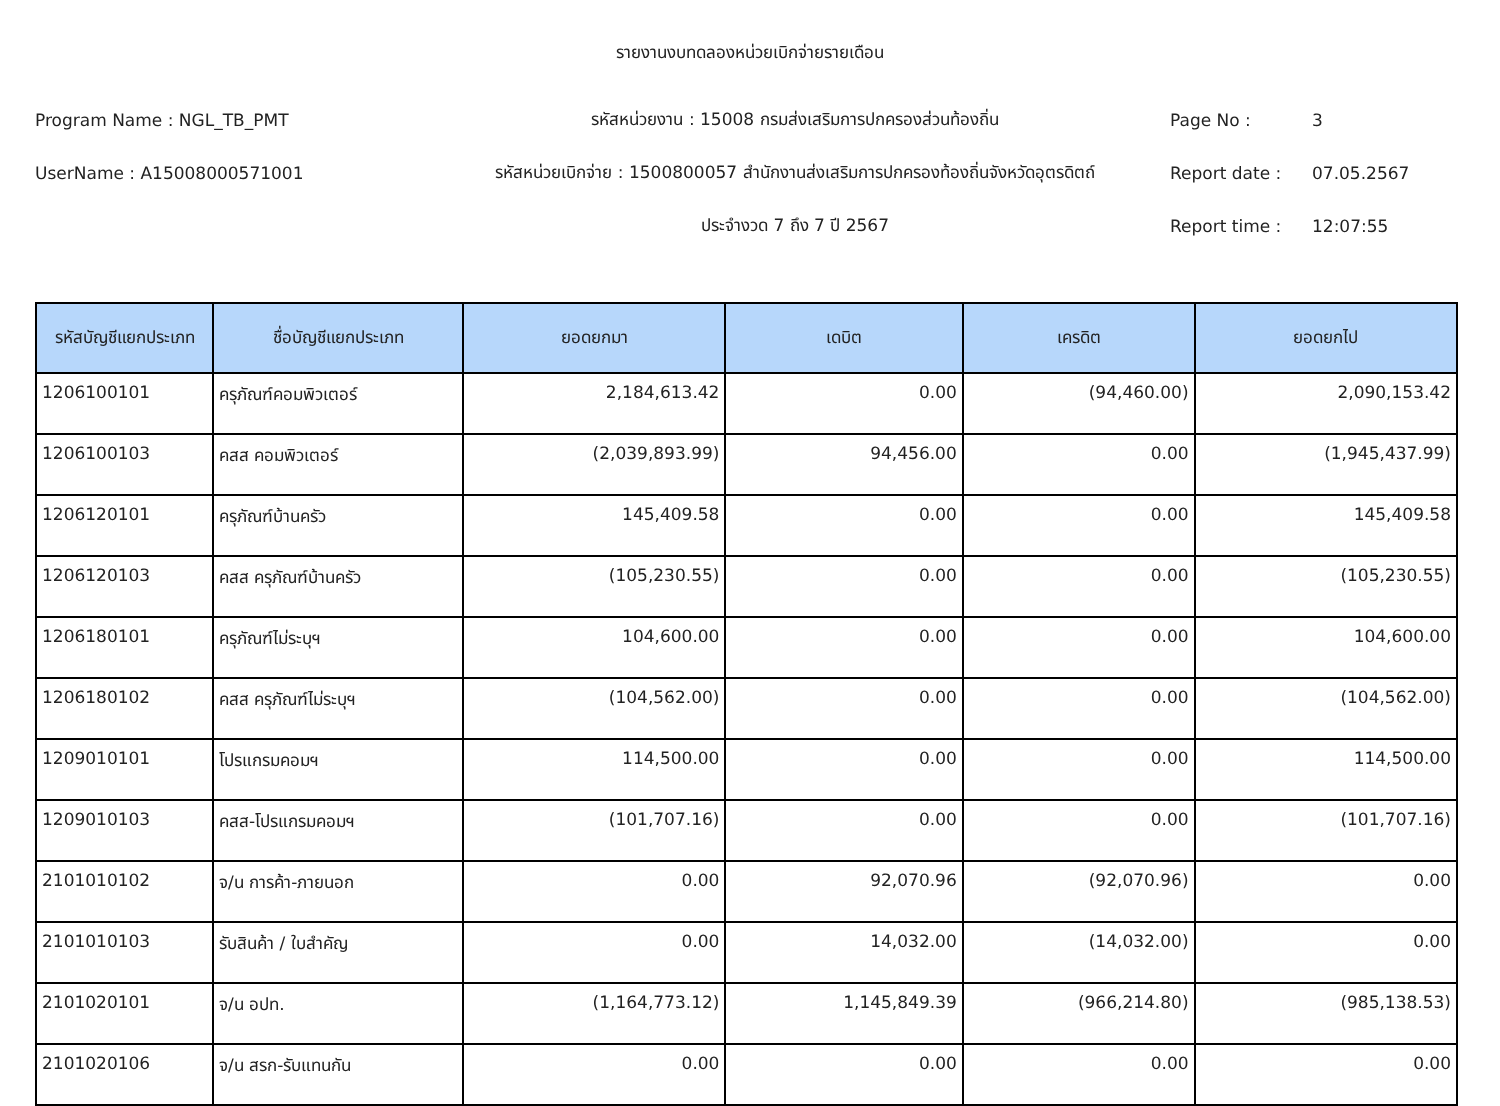รายงานงบทดลองหน่วยเบิกจ่ายรายเดือน
Program Name : NGL_TB_PMT รหัสหน่วยงาน : 15008 กรมส่งเสริมการปกครองส่วนท้องถิ่น Page No : 3
UserName : A15008000571001
รหัสหน่วยเบิกจ่าย : 1500800057 สำนักงานส่งเสริมการปกครองท้องถิ่นจังหวัดอุตรดิตถ์
Report date : 07.05.2567
ประจำงวด 7 ถึง 7 ปี 2567 Report time : 12:07:55
| รหัสบัญชีแยกประเภท | ชื่อบัญชีแยกประเภท | ยอดยกมา | เดบิต | เครดิต | ยอดยกไป |
| --- | --- | --- | --- | --- | --- |
| 1206100101 | ครุภัณฑ์คอมพิวเตอร์ | 2,184,613.42 | 0.00 | (94,460.00) | 2,090,153.42 |
| 1206100103 | คสส คอมพิวเตอร์ | (2,039,893.99) | 94,456.00 | 0.00 | (1,945,437.99) |
| 1206120101 | ครุภัณฑ์บ้านครัว | 145,409.58 | 0.00 | 0.00 | 145,409.58 |
| 1206120103 | คสส ครุภัณฑ์บ้านครัว | (105,230.55) | 0.00 | 0.00 | (105,230.55) |
| 1206180101 | ครุภัณฑ์ไม่ระบุฯ | 104,600.00 | 0.00 | 0.00 | 104,600.00 |
| 1206180102 | คสส ครุภัณฑ์ไม่ระบุฯ | (104,562.00) | 0.00 | 0.00 | (104,562.00) |
| 1209010101 | โปรแกรมคอมฯ | 114,500.00 | 0.00 | 0.00 | 114,500.00 |
| 1209010103 | คสส-โปรแกรมคอมฯ | (101,707.16) | 0.00 | 0.00 | (101,707.16) |
| 2101010102 | จ/น การค้า-ภายนอก | 0.00 | 92,070.96 | (92,070.96) | 0.00 |
| 2101010103 | รับสินค้า / ใบสำคัญ | 0.00 | 14,032.00 | (14,032.00) | 0.00 |
| 2101020101 | จ/น อปท. | (1,164,773.12) | 1,145,849.39 | (966,214.80) | (985,138.53) |
| 2101020106 | จ/น สรก-รับแทนกัน | 0.00 | 0.00 | 0.00 | 0.00 |